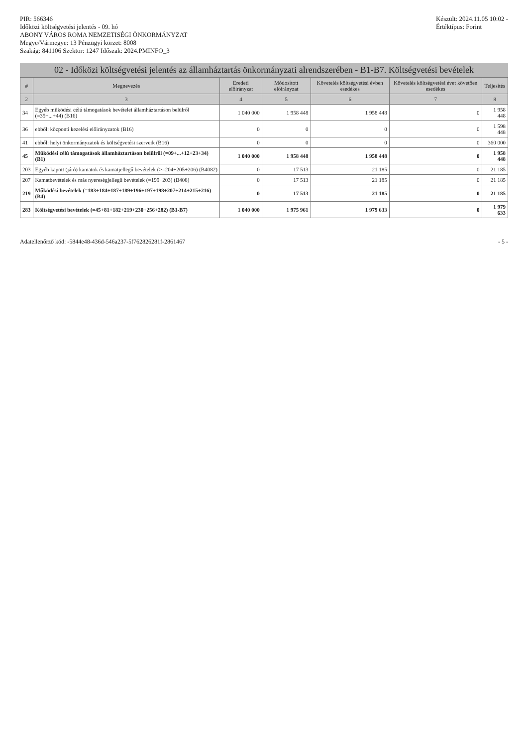PIR: 566346
Időközi költségvetési jelentés - 09. hó
ABONY VÁROS ROMA NEMZETISÉGI ÖNKORMÁNYZAT
Megye/Vármegye: 13 Pénzügyi körzet: 8008
Szakág: 841106 Szektor: 1247 Időszak: 2024.PMINFO_3
Készült: 2024.11.05 10:02 -
Értéktípus: Forint
02 - Időközi költségvetési jelentés az államháztartás önkormányzati alrendszerében - B1-B7. Költségvetési bevételek
| # | Megnevezés | Eredeti előirányzat | Módosított előirányzat | Követelés költségvetési évben esedékes | Követelés költségvetési évet követően esedékes | Teljesítés |
| --- | --- | --- | --- | --- | --- | --- |
| 2 | 3 | 4 | 5 | 6 | 7 | 8 |
| 34 | Egyéb működési célú támogatások bevételei államháztartáson belülről (=35+...+44) (B16) | 1 040 000 | 1 958 448 | 1 958 448 | 0 | 1 958 448 |
| 36 | ebből: központi kezelési előirányzatok (B16) | 0 | 0 | 0 | 0 | 1 598 448 |
| 41 | ebből: helyi önkormányzatok és költségvetési szerveik (B16) | 0 | 0 | 0 | 0 | 360 000 |
| 45 | Működési célú támogatások államháztartáson belülről (=09+...+12+23+34) (B1) | 1 040 000 | 1 958 448 | 1 958 448 | 0 | 1 958 448 |
| 203 | Egyéb kapott (járó) kamatok és kamatjellegű bevételek (>=204+205+206) (B4082) | 0 | 17 513 | 21 185 | 0 | 21 185 |
| 207 | Kamatbevételek és más nyereségjellegű bevételek (=199+203) (B408) | 0 | 17 513 | 21 185 | 0 | 21 185 |
| 219 | Működési bevételek (=183+184+187+189+196+197+198+207+214+215+216) (B4) | 0 | 17 513 | 21 185 | 0 | 21 185 |
| 283 | Költségvetési bevételek (=45+81+182+219+230+256+282) (B1-B7) | 1 040 000 | 1 975 961 | 1 979 633 | 0 | 1 979 633 |
Adatellenőrző kód: -5844e48-436d-546a237-5f762826281f-2861467 - 5 -